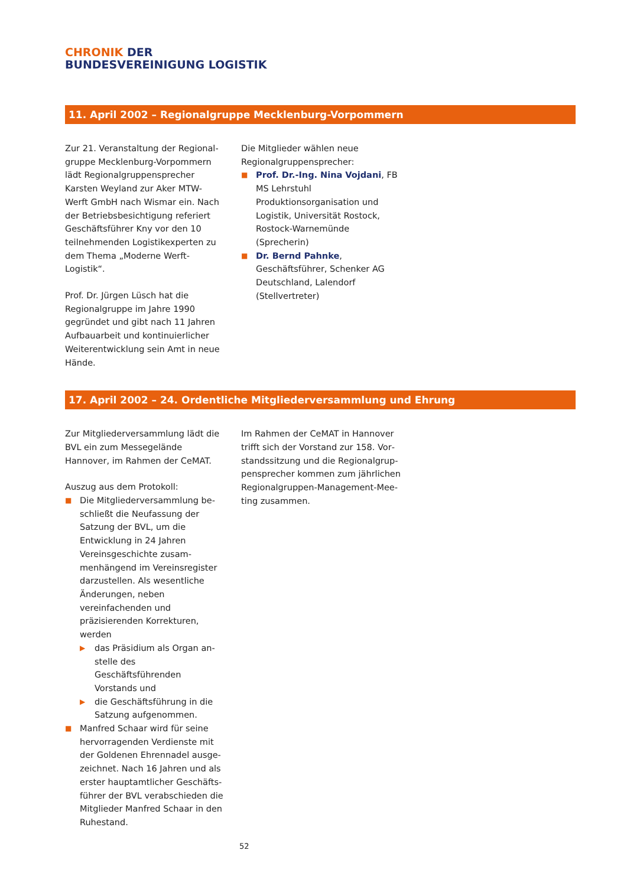CHRONIK DER
BUNDESVEREINIGUNG LOGISTIK
11. April 2002 – Regionalgruppe Mecklenburg-Vorpommern
Zur 21. Veranstaltung der Regional­gruppe Mecklenburg-Vorpommern lädt Regionalgruppensprecher Karsten Weyland zur Aker MTW-Werft GmbH nach Wismar ein. Nach der Betriebs­besichtigung referiert Geschäftsführer Kny vor den 10 teilnehmenden Logistik­experten zu dem Thema „Moderne Werft-Logistik“.
Prof. Dr. Jürgen Lüsch hat die Regional­gruppe im Jahre 1990 gegründet und gibt nach 11 Jahren Aufbauarbeit und kontinuierlicher Weiterentwicklung sein Amt in neue Hände.
Die Mitglieder wählen neue Regional­gruppensprecher:
■ Prof. Dr.-Ing. Nina Vojdani, FB MS Lehrstuhl Produktionsorganisation und Logistik, Universität Rostock, Rostock-Warnemünde (Sprecherin)
■ Dr. Bernd Pahnke, Geschäftsführer, Schenker AG Deutschland, Lalen­dorf (Stellvertreter)
17. April 2002 – 24. Ordentliche Mitgliederversammlung und Ehrung
Zur Mitgliederversammlung lädt die BVL ein zum Messegelände Hannover, im Rahmen der CeMAT.
Auszug aus dem Protokoll:
■ Die Mitgliederversammlung be­schließt die Neufassung der Satzung der BVL, um die Entwicklung in 24 Jahren Vereinsgeschichte zusam­menhängend im Vereinsregister darzustellen. Als wesentliche Ände­rungen, neben vereinfachenden und präzisierenden Korrekturen, werden
▶ das Präsidium als Organ an­stelle des Geschäftsführenden Vorstands und
▶ die Geschäftsführung in die Satzung aufgenommen.
■ Manfred Schaar wird für seine hervorragenden Verdienste mit der Goldenen Ehrennadel ausge­zeichnet. Nach 16 Jahren und als erster hauptamtlicher Geschäfts­führer der BVL verabschieden die Mitglieder Manfred Schaar in den Ruhestand.
Im Rahmen der CeMAT in Hannover trifft sich der Vorstand zur 158. Vor­standssitzung und die Regionalgrup­pensprecher kommen zum jährlichen Regionalgruppen-Management-Mee­ting zusammen.
52